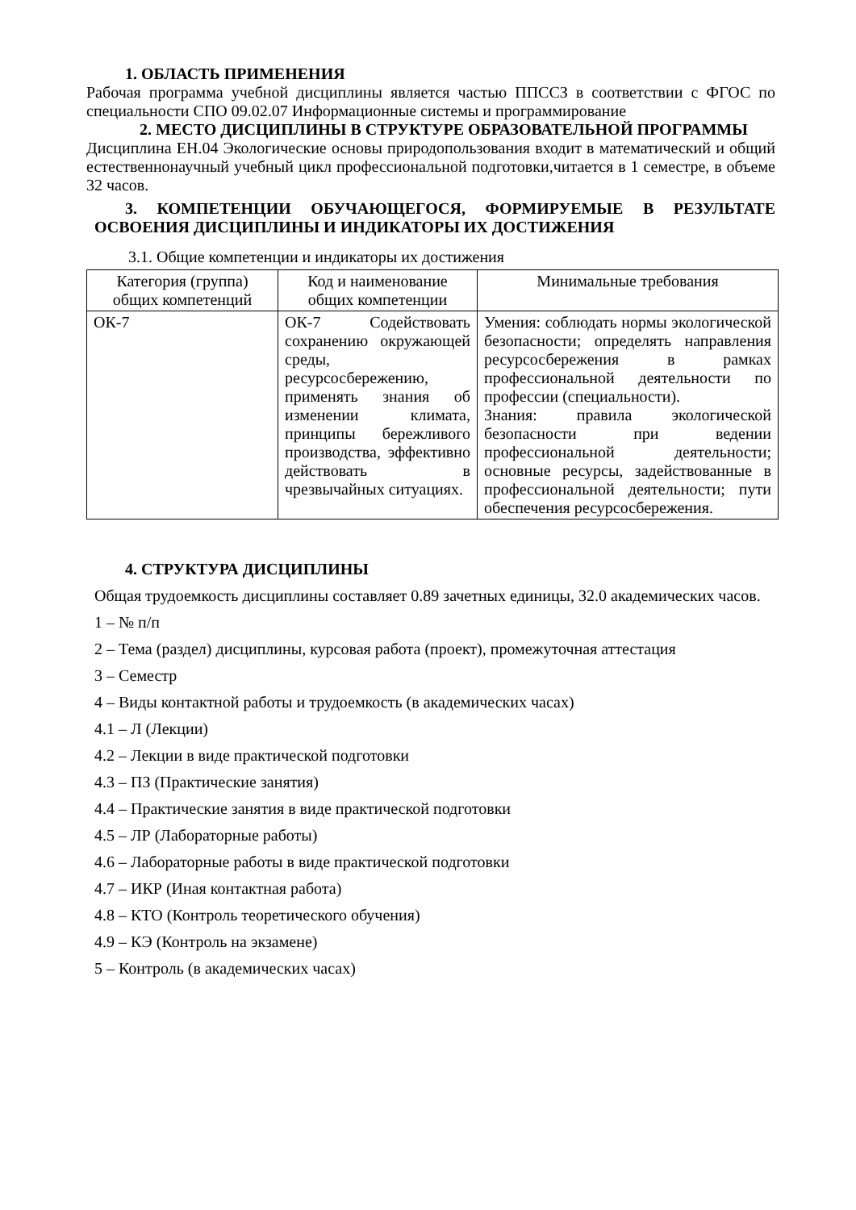1. ОБЛАСТЬ ПРИМЕНЕНИЯ
Рабочая программа учебной дисциплины является частью ППССЗ в соответствии с ФГОС по специальности СПО 09.02.07 Информационные системы и программирование
2. МЕСТО ДИСЦИПЛИНЫ В СТРУКТУРЕ ОБРАЗОВАТЕЛЬНОЙ ПРОГРАММЫ
Дисциплина ЕН.04 Экологические основы природопользования входит в математический и общий естественнонаучный учебный цикл профессиональной подготовки,читается в 1 семестре, в объеме 32 часов.
3. КОМПЕТЕНЦИИ ОБУЧАЮЩЕГОСЯ, ФОРМИРУЕМЫЕ В РЕЗУЛЬТАТЕ ОСВОЕНИЯ ДИСЦИПЛИНЫ И ИНДИКАТОРЫ ИХ ДОСТИЖЕНИЯ
3.1. Общие компетенции и индикаторы их достижения
| Категория (группа) общих компетенций | Код и наименование общих компетенции | Минимальные требования |
| --- | --- | --- |
| ОК-7 | ОК-7 Содействовать сохранению окружающей среды, ресурсосбережению, применять знания об изменении климата, принципы бережливого производства, эффективно действовать в чрезвычайных ситуациях. | Умения: соблюдать нормы экологической безопасности; определять направления ресурсосбережения в рамках профессиональной деятельности по профессии (специальности). Знания: правила экологической безопасности при ведении профессиональной деятельности; основные ресурсы, задействованные в профессиональной деятельности; пути обеспечения ресурсосбережения. |
4. СТРУКТУРА ДИСЦИПЛИНЫ
Общая трудоемкость дисциплины составляет 0.89 зачетных единицы, 32.0 академических часов.
1 – № п/п
2 – Тема (раздел) дисциплины, курсовая работа (проект), промежуточная аттестация
3 – Семестр
4 – Виды контактной работы и трудоемкость (в академических часах)
4.1 – Л (Лекции)
4.2 – Лекции в виде практической подготовки
4.3 – ПЗ (Практические занятия)
4.4 – Практические занятия в виде практической подготовки
4.5 – ЛР (Лабораторные работы)
4.6 – Лабораторные работы в виде практической подготовки
4.7 – ИКР (Иная контактная работа)
4.8 – КТО (Контроль теоретического обучения)
4.9 – КЭ (Контроль на экзамене)
5 – Контроль (в академических часах)